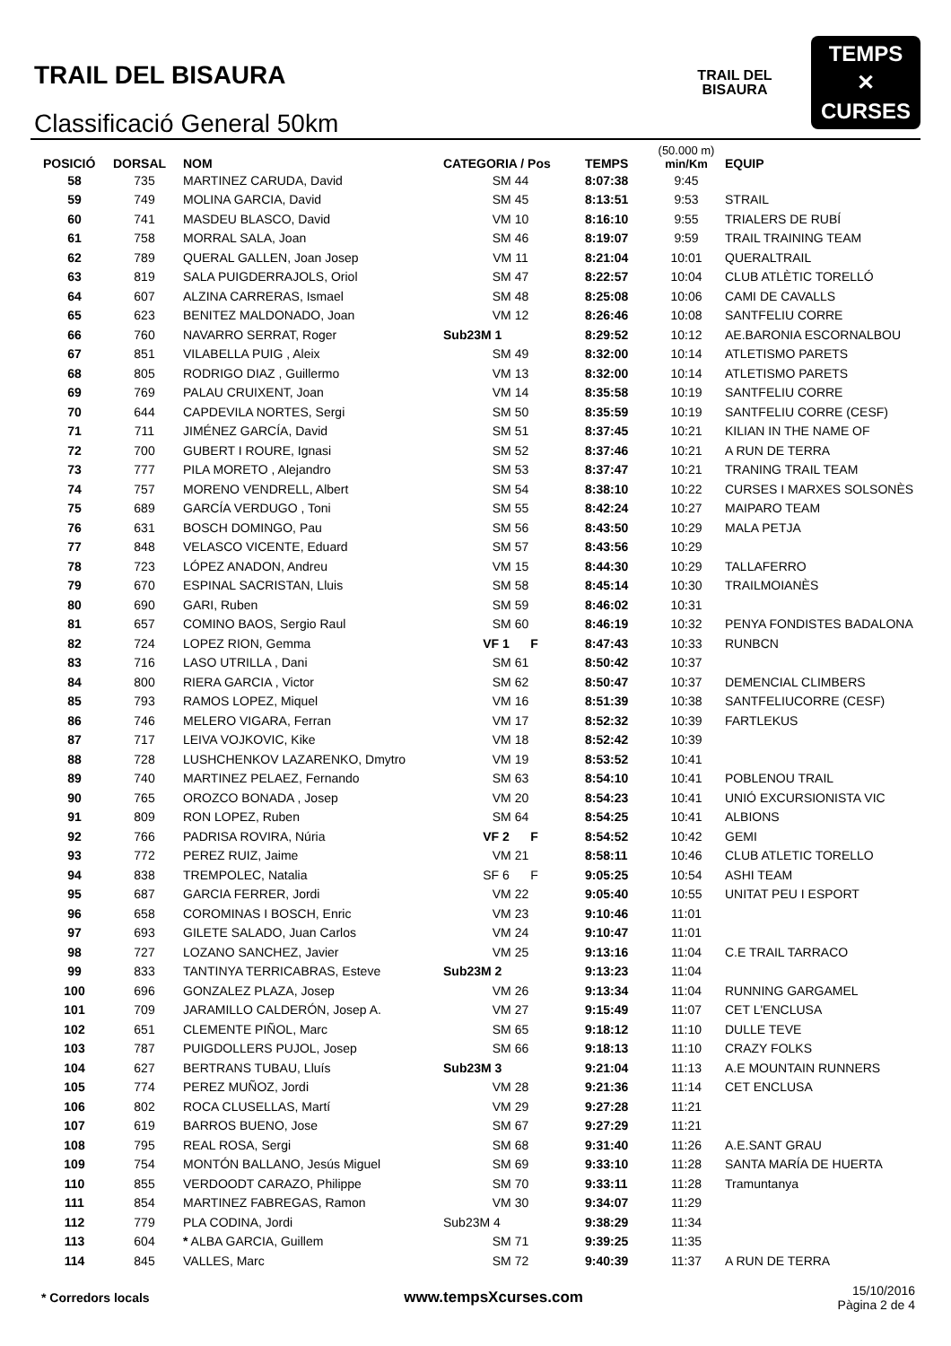TRAIL DEL BISAURA
Classificació General 50km
TRAIL DEL
BISAURA
TEMPS
✕
CURSES
| POSICIÓ | DORSAL | NOM | CATEGORIA / Pos | TEMPS | (50.000 m) min/Km | EQUIP |
| --- | --- | --- | --- | --- | --- | --- |
| 58 | 735 | MARTINEZ CARUDA, David | SM 44 | 8:07:38 | 9:45 | |
| 59 | 749 | MOLINA GARCIA, David | SM 45 | 8:13:51 | 9:53 | STRAIL |
| 60 | 741 | MASDEU BLASCO, David | VM 10 | 8:16:10 | 9:55 | TRIALERS DE RUBÍ |
| 61 | 758 | MORRAL SALA, Joan | SM 46 | 8:19:07 | 9:59 | TRAIL TRAINING TEAM |
| 62 | 789 | QUERAL GALLEN, Joan Josep | VM 11 | 8:21:04 | 10:01 | QUERALTRAIL |
| 63 | 819 | SALA PUIGDERRAJOLS, Oriol | SM 47 | 8:22:57 | 10:04 | CLUB ATLÈTIC TORELLÓ |
| 64 | 607 | ALZINA CARRERAS, Ismael | SM 48 | 8:25:08 | 10:06 | CAMI DE CAVALLS |
| 65 | 623 | BENITEZ MALDONADO, Joan | VM 12 | 8:26:46 | 10:08 | SANTFELIU CORRE |
| 66 | 760 | NAVARRO SERRAT, Roger | Sub23M 1 | 8:29:52 | 10:12 | AE.BARONIA ESCORNALBOU |
| 67 | 851 | VILABELLA PUIG , Aleix | SM 49 | 8:32:00 | 10:14 | ATLETISMO PARETS |
| 68 | 805 | RODRIGO DIAZ , Guillermo | VM 13 | 8:32:00 | 10:14 | ATLETISMO PARETS |
| 69 | 769 | PALAU CRUIXENT, Joan | VM 14 | 8:35:58 | 10:19 | SANTFELIU CORRE |
| 70 | 644 | CAPDEVILA NORTES, Sergi | SM 50 | 8:35:59 | 10:19 | SANTFELIU CORRE (CESF) |
| 71 | 711 | JIMÉNEZ GARCÍA, David | SM 51 | 8:37:45 | 10:21 | KILIAN IN THE NAME OF |
| 72 | 700 | GUBERT I ROURE, Ignasi | SM 52 | 8:37:46 | 10:21 | A RUN DE TERRA |
| 73 | 777 | PILA MORETO , Alejandro | SM 53 | 8:37:47 | 10:21 | TRANING TRAIL TEAM |
| 74 | 757 | MORENO VENDRELL, Albert | SM 54 | 8:38:10 | 10:22 | CURSES I MARXES SOLSONÈS |
| 75 | 689 | GARCÍA VERDUGO , Toni | SM 55 | 8:42:24 | 10:27 | MAIPARO TEAM |
| 76 | 631 | BOSCH DOMINGO, Pau | SM 56 | 8:43:50 | 10:29 | MALA PETJA |
| 77 | 848 | VELASCO VICENTE, Eduard | SM 57 | 8:43:56 | 10:29 | |
| 78 | 723 | LÓPEZ ANADON, Andreu | VM 15 | 8:44:30 | 10:29 | TALLAFERRO |
| 79 | 670 | ESPINAL SACRISTAN, Lluis | SM 58 | 8:45:14 | 10:30 | TRAILMOIANÈS |
| 80 | 690 | GARI, Ruben | SM 59 | 8:46:02 | 10:31 | |
| 81 | 657 | COMINO BAOS, Sergio Raul | SM 60 | 8:46:19 | 10:32 | PENYA FONDISTES BADALONA |
| 82 | 724 | LOPEZ RION, Gemma | VF 1 F | 8:47:43 | 10:33 | RUNBCN |
| 83 | 716 | LASO UTRILLA , Dani | SM 61 | 8:50:42 | 10:37 | |
| 84 | 800 | RIERA GARCIA , Victor | SM 62 | 8:50:47 | 10:37 | DEMENCIAL CLIMBERS |
| 85 | 793 | RAMOS LOPEZ, Miquel | VM 16 | 8:51:39 | 10:38 | SANTFELIUCORRE (CESF) |
| 86 | 746 | MELERO VIGARA, Ferran | VM 17 | 8:52:32 | 10:39 | FARTLEKUS |
| 87 | 717 | LEIVA VOJKOVIC, Kike | VM 18 | 8:52:42 | 10:39 | |
| 88 | 728 | LUSHCHENKOV LAZARENKO, Dmytro | VM 19 | 8:53:52 | 10:41 | |
| 89 | 740 | MARTINEZ PELAEZ, Fernando | SM 63 | 8:54:10 | 10:41 | POBLENOU TRAIL |
| 90 | 765 | OROZCO BONADA , Josep | VM 20 | 8:54:23 | 10:41 | UNIÓ EXCURSIONISTA VIC |
| 91 | 809 | RON LOPEZ, Ruben | SM 64 | 8:54:25 | 10:41 | ALBIONS |
| 92 | 766 | PADRISA ROVIRA, Núria | VF 2 F | 8:54:52 | 10:42 | GEMI |
| 93 | 772 | PEREZ RUIZ, Jaime | VM 21 | 8:58:11 | 10:46 | CLUB ATLETIC TORELLO |
| 94 | 838 | TREMPOLEC, Natalia | SF 6 F | 9:05:25 | 10:54 | ASHI TEAM |
| 95 | 687 | GARCIA FERRER, Jordi | VM 22 | 9:05:40 | 10:55 | UNITAT PEU I ESPORT |
| 96 | 658 | COROMINAS I BOSCH, Enric | VM 23 | 9:10:46 | 11:01 | |
| 97 | 693 | GILETE SALADO, Juan Carlos | VM 24 | 9:10:47 | 11:01 | |
| 98 | 727 | LOZANO SANCHEZ, Javier | VM 25 | 9:13:16 | 11:04 | C.E TRAIL TARRACO |
| 99 | 833 | TANTINYA TERRICABRAS, Esteve | Sub23M 2 | 9:13:23 | 11:04 | |
| 100 | 696 | GONZALEZ PLAZA, Josep | VM 26 | 9:13:34 | 11:04 | RUNNING GARGAMEL |
| 101 | 709 | JARAMILLO CALDERÓN, Josep A. | VM 27 | 9:15:49 | 11:07 | CET L'ENCLUSA |
| 102 | 651 | CLEMENTE PIÑOL, Marc | SM 65 | 9:18:12 | 11:10 | DULLE TEVE |
| 103 | 787 | PUIGDOLLERS PUJOL, Josep | SM 66 | 9:18:13 | 11:10 | CRAZY FOLKS |
| 104 | 627 | BERTRANS TUBAU, Lluís | Sub23M 3 | 9:21:04 | 11:13 | A.E MOUNTAIN RUNNERS |
| 105 | 774 | PEREZ MUÑOZ, Jordi | VM 28 | 9:21:36 | 11:14 | CET ENCLUSA |
| 106 | 802 | ROCA CLUSELLAS, Martí | VM 29 | 9:27:28 | 11:21 | |
| 107 | 619 | BARROS BUENO, Jose | SM 67 | 9:27:29 | 11:21 | |
| 108 | 795 | REAL ROSA, Sergi | SM 68 | 9:31:40 | 11:26 | A.E.SANT GRAU |
| 109 | 754 | MONTÓN BALLANO, Jesús Miguel | SM 69 | 9:33:10 | 11:28 | SANTA MARÍA DE HUERTA |
| 110 | 855 | VERDOODT CARAZO, Philippe | SM 70 | 9:33:11 | 11:28 | Tramuntanya |
| 111 | 854 | MARTINEZ FABREGAS, Ramon | VM 30 | 9:34:07 | 11:29 | |
| 112 | 779 | PLA CODINA, Jordi | Sub23M 4 | 9:38:29 | 11:34 | |
| 113 | 604 | * ALBA GARCIA, Guillem | SM 71 | 9:39:25 | 11:35 | |
| 114 | 845 | VALLES, Marc | SM 72 | 9:40:39 | 11:37 | A RUN DE TERRA |
* Corredors locals www.tempsXcurses.com 15/10/2016
Pàgina 2 de 4